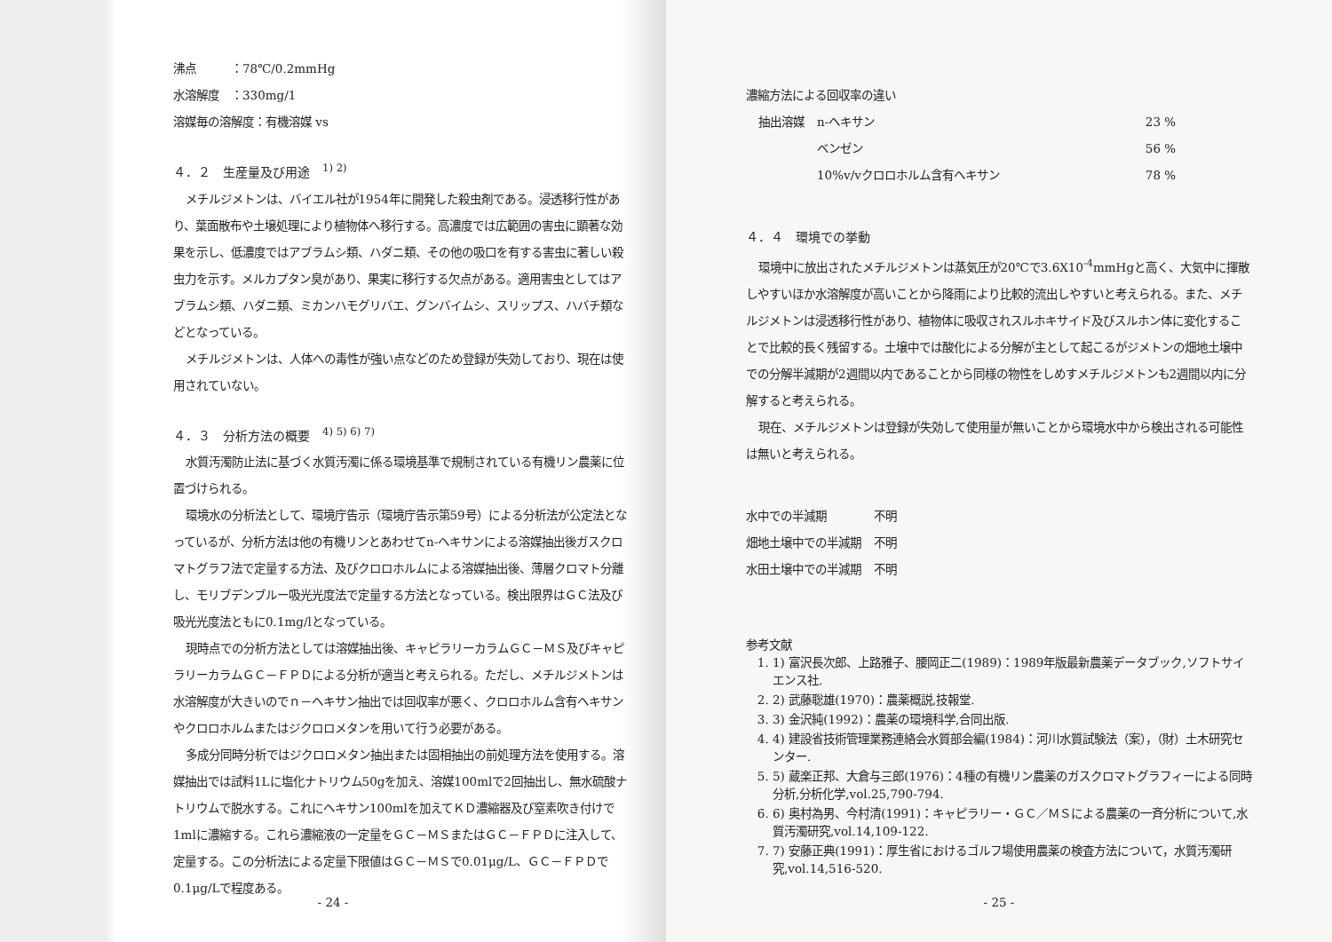沸点　　　：78℃/0.2mmHg
水溶解度　：330mg/1
溶媒毎の溶解度：有機溶媒 vs
４．２　生産量及び用途　<sup>1) 2)</sup>
メチルジメトンは、バイエル社が1954年に開発した殺虫剤である。浸透移行性があり、葉面散布や土壌処理により植物体へ移行する。高濃度では広範囲の害虫に顕著な効果を示し、低濃度ではアブラムシ類、ハダニ類、その他の吸口を有する害虫に著しい殺虫力を示す。メルカプタン臭があり、果実に移行する欠点がある。適用害虫としてはアブラムシ類、ハダニ類、ミカンハモグリバエ、グンバイムシ、スリップス、ハバチ類などとなっている。
メチルジメトンは、人体への毒性が強い点などのため登録が失効しており、現在は使用されていない。
４．３　分析方法の概要　<sup>4) 5) 6) 7)</sup>
水質汚濁防止法に基づく水質汚濁に係る環境基準で規制されている有機リン農薬に位置づけられる。
環境水の分析法として、環境庁告示（環境庁告示第59号）による分析法が公定法となっているが、分析方法は他の有機リンとあわせてn-ヘキサンによる溶媒抽出後ガスクロマトグラフ法で定量する方法、及びクロロホルムによる溶媒抽出後、薄層クロマト分離し、モリブデンブルー吸光光度法で定量する方法となっている。検出限界はＧＣ法及び吸光光度法ともに0.1mg/lとなっている。
現時点での分析方法としては溶媒抽出後、キャピラリーカラムＧＣ－ＭＳ及びキャピラリーカラムＧＣ－ＦＰＤによる分析が適当と考えられる。ただし、メチルジメトンは水溶解度が大きいのでｎ－ヘキサン抽出では回収率が悪く、クロロホルム含有ヘキサンやクロロホルムまたはジクロロメタンを用いて行う必要がある。
多成分同時分析ではジクロロメタン抽出または固相抽出の前処理方法を使用する。溶媒抽出では試料1Lに塩化ナトリウム50gを加え、溶媒100mlで2回抽出し、無水硫酸ナトリウムで脱水する。これにヘキサン100mlを加えてＫＤ濃縮器及び窒素吹き付けで1mlに濃縮する。これら濃縮液の一定量をＧＣ－ＭＳまたはＧＣ－ＦＰＤに注入して、定量する。この分析法による定量下限値はＧＣ－ＭＳで0.01μg/L、ＧＣ－ＦＰＤで0.1μg/Lで程度ある。
- 24 -
濃縮方法による回収率の違い
| 抽出溶媒 | n-ヘキサン | 23 % |
| | ベンゼン | 56 % |
| | 10%v/vクロロホルム含有ヘキサン | 78 % |
４．４　環境での挙動
環境中に放出されたメチルジメトンは蒸気圧が20℃で3.6X10<sup>-4</sup>mmHgと高く、大気中に揮散しやすいほか水溶解度が高いことから降雨により比較的流出しやすいと考えられる。また、メチルジメトンは浸透移行性があり、植物体に吸収されスルホキサイド及びスルホン体に変化することで比較的長く残留する。土壌中では酸化による分解が主として起こるがジメトンの畑地土壌中での分解半減期が2週間以内であることから同様の物性をしめすメチルジメトンも2週間以内に分解すると考えられる。
現在、メチルジメトンは登録が失効して使用量が無いことから環境水中から検出される可能性は無いと考えられる。
| 水中での半減期 | 不明 |
| 畑地土壌中での半減期 | 不明 |
| 水田土壌中での半減期 | 不明 |
参考文献
1. 1) 富沢長次郎、上路雅子、腰岡正二(1989)：1989年版最新農薬データブック,ソフトサイエンス社.
2. 2) 武藤聡雄(1970)：農薬概説,技報堂.
3. 3) 金沢純(1992)：農薬の環境科学,合同出版.
4. 4) 建設省技術管理業務連絡会水質部会編(1984)：河川水質試験法（案），（財）土木研究センター.
5. 5) 蔵楽正邦、大倉与三郎(1976)：4種の有機リン農薬のガスクロマトグラフィーによる同時分析,分析化学,vol.25,790-794.
6. 6) 奥村為男、今村清(1991)：キャピラリー・ＧＣ／ＭＳによる農薬の一斉分析について,水質汚濁研究,vol.14,109-122.
7. 7) 安藤正典(1991)：厚生省におけるゴルフ場使用農薬の検査方法について，水質汚濁研究,vol.14,516-520.
- 25 -